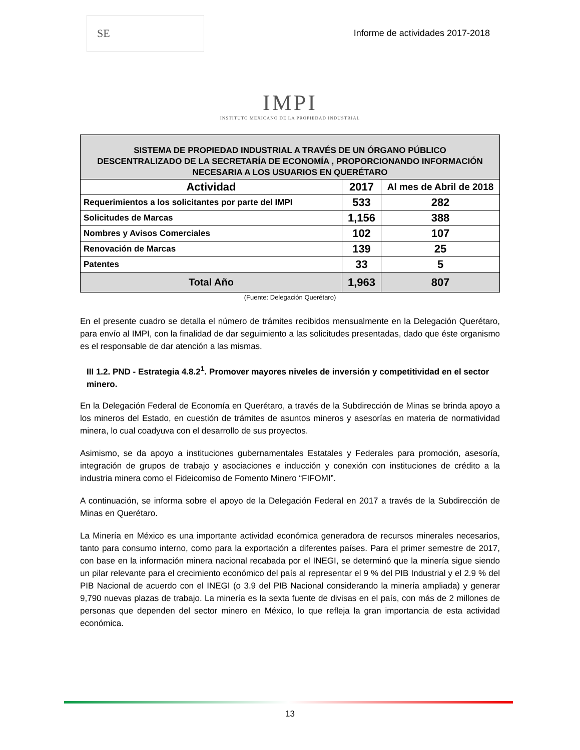SE
Informe de actividades 2017-2018
IMPI
INSTITUTO MEXICANO DE LA PROPIEDAD INDUSTRIAL
| SISTEMA DE PROPIEDAD INDUSTRIAL A TRAVÉS DE UN ÓRGANO PÚBLICO DESCENTRALIZADO DE LA SECRETARÍA DE ECONOMÍA , PROPORCIONANDO INFORMACIÓN NECESARIA A LOS USUARIOS EN QUERÉTARO | | |
| Actividad | 2017 | Al mes de Abril de 2018 |
| Requerimientos a los solicitantes por parte del IMPI | 533 | 282 |
| Solicitudes de Marcas | 1,156 | 388 |
| Nombres y Avisos Comerciales | 102 | 107 |
| Renovación de Marcas | 139 | 25 |
| Patentes | 33 | 5 |
| Total Año | 1,963 | 807 |
(Fuente: Delegación Querétaro)
En el presente cuadro se detalla el número de trámites recibidos mensualmente en la Delegación Querétaro, para envío al IMPI, con la finalidad de dar seguimiento a las solicitudes presentadas, dado que éste organismo es el responsable de dar atención a las mismas.
III 1.2. PND - Estrategia 4.8.2<sup>1</sup>. Promover mayores niveles de inversión y competitividad en el sector minero.
En la Delegación Federal de Economía en Querétaro, a través de la Subdirección de Minas se brinda apoyo a los mineros del Estado, en cuestión de trámites de asuntos mineros y asesorías en materia de normatividad minera, lo cual coadyuva con el desarrollo de sus proyectos.
Asimismo, se da apoyo a instituciones gubernamentales Estatales y Federales para promoción, asesoría, integración de grupos de trabajo y asociaciones e inducción y conexión con instituciones de crédito a la industria minera como el Fideicomiso de Fomento Minero “FIFOMI”.
A continuación, se informa sobre el apoyo de la Delegación Federal en 2017 a través de la Subdirección de Minas en Querétaro.
La Minería en México es una importante actividad económica generadora de recursos minerales necesarios, tanto para consumo interno, como para la exportación a diferentes países. Para el primer semestre de 2017, con base en la información minera nacional recabada por el INEGI, se determinó que la minería sigue siendo un pilar relevante para el crecimiento económico del país al representar el 9 % del PIB Industrial y el 2.9 % del PIB Nacional de acuerdo con el INEGI (o 3.9 del PIB Nacional considerando la minería ampliada) y generar 9,790 nuevas plazas de trabajo. La minería es la sexta fuente de divisas en el país, con más de 2 millones de personas que dependen del sector minero en México, lo que refleja la gran importancia de esta actividad económica.
13